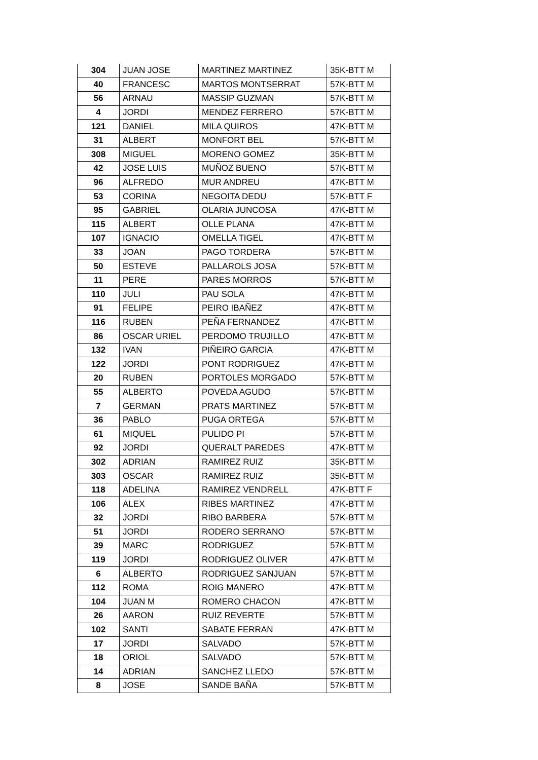| 304 | JUAN JOSE | MARTINEZ MARTINEZ | 35K-BTT M |
| 40 | FRANCESC | MARTOS MONTSERRAT | 57K-BTT M |
| 56 | ARNAU | MASSIP GUZMAN | 57K-BTT M |
| 4 | JORDI | MENDEZ FERRERO | 57K-BTT M |
| 121 | DANIEL | MILA QUIROS | 47K-BTT M |
| 31 | ALBERT | MONFORT BEL | 57K-BTT M |
| 308 | MIGUEL | MORENO GOMEZ | 35K-BTT M |
| 42 | JOSE LUIS | MUÑOZ BUENO | 57K-BTT M |
| 96 | ALFREDO | MUR ANDREU | 47K-BTT M |
| 53 | CORINA | NEGOITA DEDU | 57K-BTT F |
| 95 | GABRIEL | OLARIA JUNCOSA | 47K-BTT M |
| 115 | ALBERT | OLLE PLANA | 47K-BTT M |
| 107 | IGNACIO | OMELLA TIGEL | 47K-BTT M |
| 33 | JOAN | PAGO TORDERA | 57K-BTT M |
| 50 | ESTEVE | PALLAROLS JOSA | 57K-BTT M |
| 11 | PERE | PARES MORROS | 57K-BTT M |
| 110 | JULI | PAU SOLA | 47K-BTT M |
| 91 | FELIPE | PEIRO IBAÑEZ | 47K-BTT M |
| 116 | RUBEN | PEÑA FERNANDEZ | 47K-BTT M |
| 86 | OSCAR URIEL | PERDOMO TRUJILLO | 47K-BTT M |
| 132 | IVAN | PIÑEIRO GARCIA | 47K-BTT M |
| 122 | JORDI | PONT RODRIGUEZ | 47K-BTT M |
| 20 | RUBEN | PORTOLES MORGADO | 57K-BTT M |
| 55 | ALBERTO | POVEDA AGUDO | 57K-BTT M |
| 7 | GERMAN | PRATS MARTINEZ | 57K-BTT M |
| 36 | PABLO | PUGA ORTEGA | 57K-BTT M |
| 61 | MIQUEL | PULIDO PI | 57K-BTT M |
| 92 | JORDI | QUERALT PAREDES | 47K-BTT M |
| 302 | ADRIAN | RAMIREZ RUIZ | 35K-BTT M |
| 303 | OSCAR | RAMIREZ RUIZ | 35K-BTT M |
| 118 | ADELINA | RAMIREZ VENDRELL | 47K-BTT F |
| 106 | ALEX | RIBES MARTINEZ | 47K-BTT M |
| 32 | JORDI | RIBO BARBERA | 57K-BTT M |
| 51 | JORDI | RODERO SERRANO | 57K-BTT M |
| 39 | MARC | RODRIGUEZ | 57K-BTT M |
| 119 | JORDI | RODRIGUEZ OLIVER | 47K-BTT M |
| 6 | ALBERTO | RODRIGUEZ SANJUAN | 57K-BTT M |
| 112 | ROMA | ROIG MANERO | 47K-BTT M |
| 104 | JUAN M | ROMERO CHACON | 47K-BTT M |
| 26 | AARON | RUIZ REVERTE | 57K-BTT M |
| 102 | SANTI | SABATE FERRAN | 47K-BTT M |
| 17 | JORDI | SALVADO | 57K-BTT M |
| 18 | ORIOL | SALVADO | 57K-BTT M |
| 14 | ADRIAN | SANCHEZ LLEDO | 57K-BTT M |
| 8 | JOSE | SANDE BAÑA | 57K-BTT M |